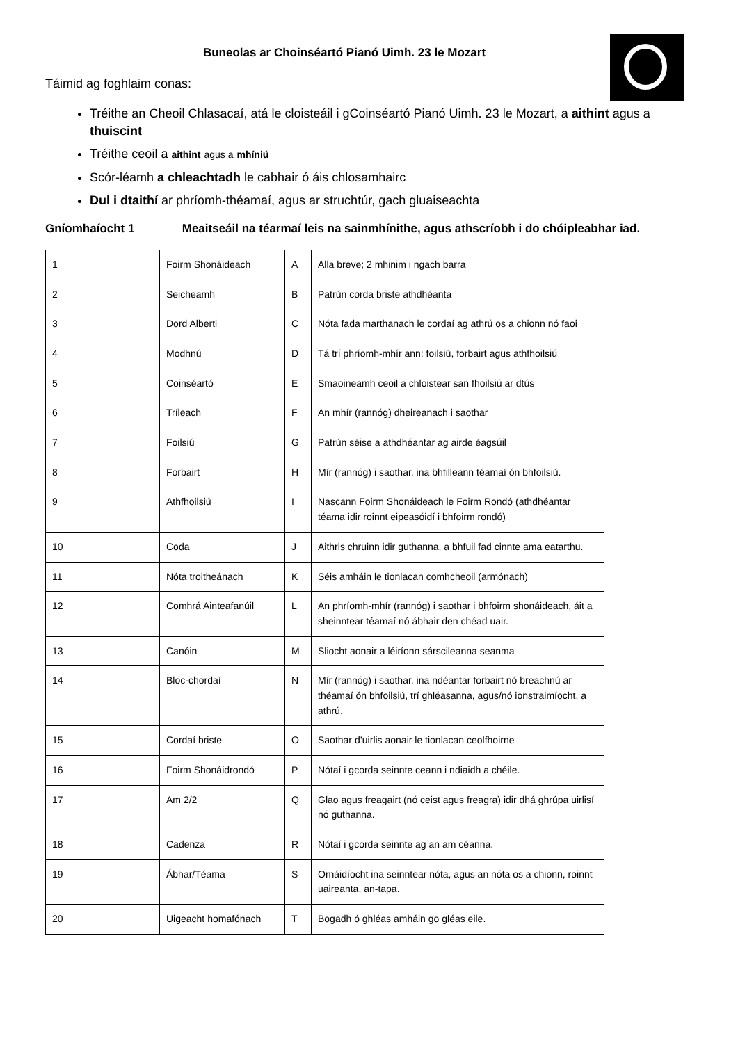Buneolas ar Choinséartó Pianó Uimh. 23 le Mozart
Táimid ag foghlaim conas:
Tréithe an Cheoil Chlasacaí, atá le cloisteáil i gCoinséartó Pianó Uimh. 23 le Mozart, a aithint agus a thuiscint
Tréithe ceoil a aithint agus a mhíniú
Scór-léamh a chleachtadh le cabhair ó áis chlosamhairc
Dul i dtaithí ar phríomh-théamaí, agus ar struchtúr, gach gluaiseachta
Gníomhaíocht 1 Meaitseáil na téarmaí leis na sainmhínithe, agus athscríobh i do chóipleabhar iad.
| 1 | | Foirm Shonáideach | A | Alla breve; 2 mhinim i ngach barra |
| 2 | | Seicheamh | B | Patrún corda briste athdhéanta |
| 3 | | Dord Alberti | C | Nóta fada marthanach le cordaí ag athrú os a chionn nó faoi |
| 4 | | Modhnú | D | Tá trí phríomh-mhír ann: foilsiú, forbairt agus athfhoilsiú |
| 5 | | Coinséartó | E | Smaoineamh ceoil a chloistear san fhoilsiú ar dtús |
| 6 | | Tríleach | F | An mhír (rannóg) dheireanach i saothar |
| 7 | | Foilsiú | G | Patrún séise a athdhéantar ag airde éagsúil |
| 8 | | Forbairt | H | Mír (rannóg) i saothar, ina bhfilleann téamaí ón bhfoilsiú. |
| 9 | | Athfhoilsiú | I | Nascann Foirm Shonáideach le Foirm Rondó (athdhéantar téama idir roinnt eipeasóidí i bhfoirm rondó) |
| 10 | | Coda | J | Aithris chruinn idir guthanna, a bhfuil fad cinnte ama eatarthu. |
| 11 | | Nóta troitheánach | K | Séis amháin le tionlacan comhcheoil (armónach) |
| 12 | | Comhrá Ainteafanúil | L | An phríomh-mhír (rannóg) i saothar i bhfoirm shonáideach, áit a sheinntear téamaí nó ábhair den chéad uair. |
| 13 | | Canóin | M | Sliocht aonair a léiríonn sárscileanna seanma |
| 14 | | Bloc-chordaí | N | Mír (rannóg) i saothar, ina ndéantar forbairt nó breachnú ar théamaí ón bhfoilsiú, trí ghléasanna, agus/nó ionstraimíocht, a athrú. |
| 15 | | Cordaí briste | O | Saothar d’uirlis aonair le tionlacan ceolfhoirne |
| 16 | | Foirm Shonáidrondó | P | Nótaí i gcorda seinnte ceann i ndiaidh a chéile. |
| 17 | | Am 2/2 | Q | Glao agus freagairt (nó ceist agus freagra) idir dhá ghrúpa uirlisí nó guthanna. |
| 18 | | Cadenza | R | Nótaí i gcorda seinnte ag an am céanna. |
| 19 | | Ábhar/Téama | S | Ornáidíocht ina seinntear nóta, agus an nóta os a chionn, roinnt uaireanta, an-tapa. |
| 20 | | Uigeacht homafónach | T | Bogadh ó ghléas amháin go gléas eile. |